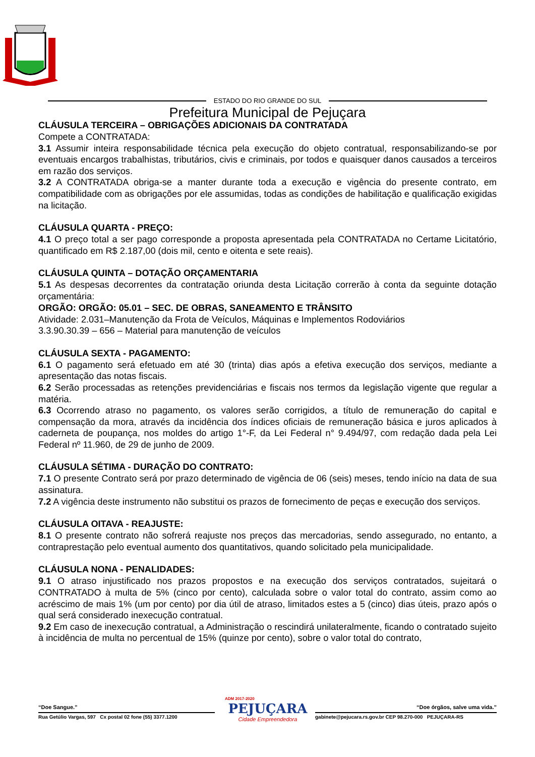ESTADO DO RIO GRANDE DO SUL
Prefeitura Municipal de Pejuçara
CLÁUSULA TERCEIRA – OBRIGAÇÕES ADICIONAIS DA CONTRATADA
Compete a CONTRATADA:
3.1 Assumir inteira responsabilidade técnica pela execução do objeto contratual, responsabilizando-se por eventuais encargos trabalhistas, tributários, civis e criminais, por todos e quaisquer danos causados a terceiros em razão dos serviços.
3.2 A CONTRATADA obriga-se a manter durante toda a execução e vigência do presente contrato, em compatibilidade com as obrigações por ele assumidas, todas as condições de habilitação e qualificação exigidas na licitação.
CLÁUSULA QUARTA - PREÇO:
4.1 O preço total a ser pago corresponde a proposta apresentada pela CONTRATADA no Certame Licitatório, quantificado em R$ 2.187,00 (dois mil, cento e oitenta e sete reais).
CLÁUSULA QUINTA – DOTAÇÃO ORÇAMENTARIA
5.1 As despesas decorrentes da contratação oriunda desta Licitação correrão à conta da seguinte dotação orçamentária:
ORGÃO: ORGÃO: 05.01 – SEC. DE OBRAS, SANEAMENTO E TRÂNSITO
Atividade: 2.031–Manutenção da Frota de Veículos, Máquinas e Implementos Rodoviários
3.3.90.30.39 – 656 – Material para manutenção de veículos
CLÁUSULA SEXTA - PAGAMENTO:
6.1 O pagamento será efetuado em até 30 (trinta) dias após a efetiva execução dos serviços, mediante a apresentação das notas fiscais.
6.2 Serão processadas as retenções previdenciárias e fiscais nos termos da legislação vigente que regular a matéria.
6.3 Ocorrendo atraso no pagamento, os valores serão corrigidos, a título de remuneração do capital e compensação da mora, através da incidência dos índices oficiais de remuneração básica e juros aplicados à caderneta de poupança, nos moldes do artigo 1°-F, da Lei Federal n° 9.494/97, com redação dada pela Lei Federal nº 11.960, de 29 de junho de 2009.
CLÁUSULA SÉTIMA - DURAÇÃO DO CONTRATO:
7.1 O presente Contrato será por prazo determinado de vigência de 06 (seis) meses, tendo início na data de sua assinatura.
7.2 A vigência deste instrumento não substitui os prazos de fornecimento de peças e execução dos serviços.
CLÁUSULA OITAVA - REAJUSTE:
8.1 O presente contrato não sofrerá reajuste nos preços das mercadorias, sendo assegurado, no entanto, a contraprestação pelo eventual aumento dos quantitativos, quando solicitado pela municipalidade.
CLÁUSULA NONA - PENALIDADES:
9.1 O atraso injustificado nos prazos propostos e na execução dos serviços contratados, sujeitará o CONTRATADO à multa de 5% (cinco por cento), calculada sobre o valor total do contrato, assim como ao acréscimo de mais 1% (um por cento) por dia útil de atraso, limitados estes a 5 (cinco) dias úteis, prazo após o qual será considerado inexecução contratual.
9.2 Em caso de inexecução contratual, a Administração o rescindirá unilateralmente, ficando o contratado sujeito à incidência de multa no percentual de 15% (quinze por cento), sobre o valor total do contrato,
“Doe Sangue.”
Rua Getúlio Vargas, 597 Cx postal 02 fone (55) 3377.1200
ADM 2017-2020
PEJUÇARA
Cidade Empreendedora
“Doe órgãos, salve uma vida.”
gabinete@pejucara.rs.gov.br CEP 98.270-000 PEJUÇARA-RS